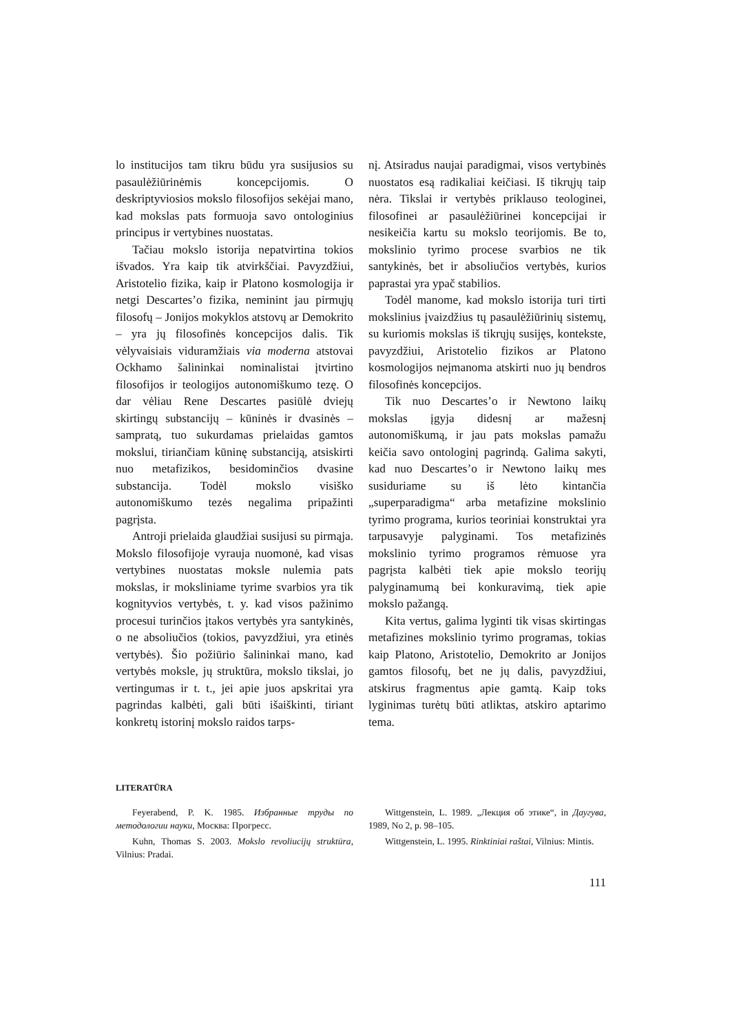lo institucijos tam tikru būdu yra susijusios su pasaulėžiūrinėmis koncepcijomis. O deskriptyviosios mokslo filosofijos sekėjai mano, kad mokslas pats formuoja savo ontologinius principus ir vertybines nuostatas.
Tačiau mokslo istorija nepatvirtina tokios išvados. Yra kaip tik atvirkščiai. Pavyzdžiui, Aristotelio fizika, kaip ir Platono kosmologija ir netgi Descartes’o fizika, neminint jau pirmųjų filosofų – Jonijos mokyklos atstovų ar Demokrito – yra jų filosofinės koncepcijos dalis. Tik vėlyvaisiais viduramžiais via moderna atstovai Ockhamo šalininkai nominalistai įtvirtino filosofijos ir teologijos autonomiškumo tezę. O dar vėliau Rene Descartes pasiūlė dviejų skirtingų substancijų – kūninės ir dvasinės – sampratą, tuo sukurdamas prielaidas gamtos mokslui, tiriančiam kūninę substanciją, atsiskirti nuo metafizikos, besidominčios dvasine substancija. Todėl mokslo visiško autonomiškumo tezės negalima pripažinti pagrįsta.
Antroji prielaida glaudžiai susijusi su pirmąja. Mokslo filosofijoje vyrauja nuomonė, kad visas vertybines nuostatas moksle nulemia pats mokslas, ir moksliniame tyrime svarbios yra tik kognityvios vertybės, t. y. kad visos pažinimo procesui turinčios įtakos vertybės yra santykinės, o ne absoliučios (tokios, pavyzdžiui, yra etinės vertybės). Šio požiūrio šalininkai mano, kad vertybės moksle, jų struktūra, mokslo tikslai, jo vertingumas ir t. t., jei apie juos apskritai yra pagrindas kalbėti, gali būti išaiškinti, tiriant konkretų istorinį mokslo raidos tarps-
nį. Atsiradus naujai paradigmai, visos vertybinės nuostatos esą radikaliai keičiasi. Iš tikrųjų taip nėra. Tikslai ir vertybės priklauso teologinei, filosofinei ar pasaulėžiūrinei koncepcijai ir nesikeičia kartu su mokslo teorijomis. Be to, mokslinio tyrimo procese svarbios ne tik santykinės, bet ir absoliučios vertybės, kurios paprastai yra ypač stabilios.
Todėl manome, kad mokslo istorija turi tirti mokslinius įvaizdžius tų pasaulėžiūrinių sistemų, su kuriomis mokslas iš tikrųjų susijęs, kontekste, pavyzdžiui, Aristotelio fizikos ar Platono kosmologijos neįmanoma atskirti nuo jų bendros filosofinės koncepcijos.
Tik nuo Descartes’o ir Newtono laikų mokslas įgyja didesnį ar mažesnį autonomiškumą, ir jau pats mokslas pamažu keičia savo ontologinį pagrindą. Galima sakyti, kad nuo Descartes’o ir Newtono laikų mes susiduriame su iš lėto kintančia „superparadigma“ arba metafizine mokslinio tyrimo programa, kurios teoriniai konstruktai yra tarpusavyje palyginami. Tos metafizinės mokslinio tyrimo programos rėmuose yra pagrįsta kalbėti tiek apie mokslo teorijų palyginamumą bei konkuravimą, tiek apie mokslo pažangą.
Kita vertus, galima lyginti tik visas skirtingas metafizines mokslinio tyrimo programas, tokias kaip Platono, Aristotelio, Demokrito ar Jonijos gamtos filosofų, bet ne jų dalis, pavyzdžiui, atskirus fragmentus apie gamtą. Kaip toks lyginimas turėtų būti atliktas, atskiro aptarimo tema.
LITERATŪRA
Feyerabend, P. K. 1985. Избранные труды по методологии науки, Москва: Прогресс.
Kuhn, Thomas S. 2003. Mokslo revoliucijų struktūra, Vilnius: Pradai.
Wittgenstein, L. 1989. „Лекция об этике“, in Даугува, 1989, No 2, p. 98–105.
Wittgenstein, L. 1995. Rinktiniai raštai, Vilnius: Mintis.
111